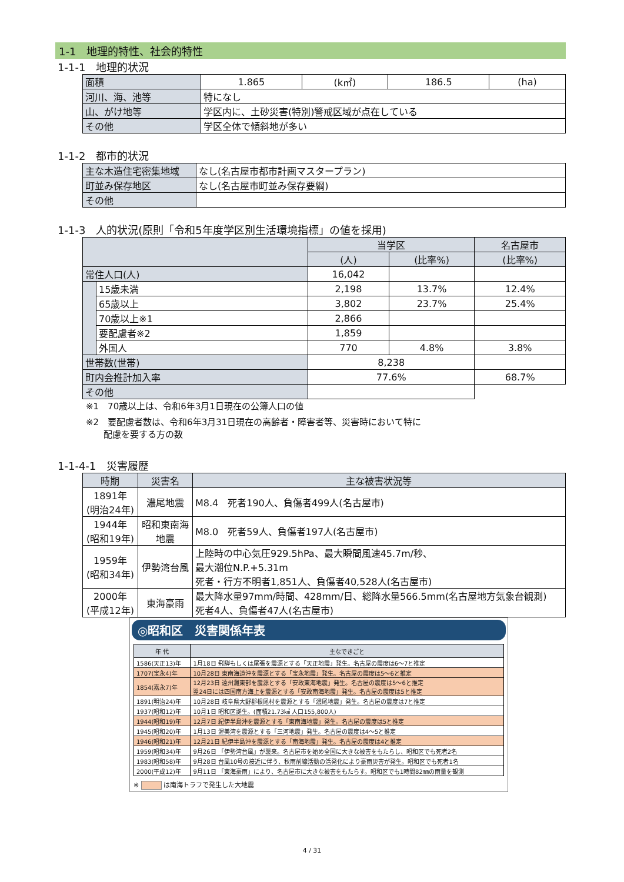1-1　地理的特性、社会的特性
1-1-1　地理的状況
| 面積 | 1.865 | (k㎡) | 186.5 | (ha) |
| 河川、海、池等 | 特になし | | | |
| 山、がけ地等 | 学区内に、土砂災害(特別)警戒区域が点在している | | | |
| その他 | 学区全体で傾斜地が多い | | | |
1-1-2　都市的状況
| 主な木造住宅密集地域 | なし(名古屋市都市計画マスタープラン) |
| 町並み保存地区 | なし(名古屋市町並み保存要綱) |
| その他 | |
1-1-3　人的状況(原則「令和5年度学区別生活環境指標」の値を採用)
| | | 当学区 | | 名古屋市 |
| --- | --- | --- | --- | --- |
| | | (人) | (比率%) | (比率%) |
| 常住人口(人) | | 16,042 | | |
| | 15歳未満 | 2,198 | 13.7% | 12.4% |
| | 65歳以上 | 3,802 | 23.7% | 25.4% |
| | 70歳以上※1 | 2,866 | | |
| | 要配慮者※2 | 1,859 | | |
| | 外国人 | 770 | 4.8% | 3.8% |
| 世帯数(世帯) | | 8,238 | | |
| 町内会推計加入率 | | 77.6% | | 68.7% |
| その他 | | | | |
※1　70歳以上は、令和6年3月1日現在の公簿人口の値
※2　要配慮者数は、令和6年3月31日現在の高齢者・障害者等、災害時において特に
　　配慮を要する方の数
1-1-4-1　災害履歴
| 時期 | 災害名 | 主な被害状況等 |
| --- | --- | --- |
| 1891年 (明治24年) | 濃尾地震 | M8.4 死者190人、負傷者499人(名古屋市) |
| 1944年 (昭和19年) | 昭和東南海 地震 | M8.0 死者59人、負傷者197人(名古屋市) |
| 1959年 (昭和34年) | 伊勢湾台風 | 上陸時の中心気圧929.5hPa、最大瞬間風速45.7m/秒、 最大潮位N.P.+5.31m 死者・行方不明者1,851人、負傷者40,528人(名古屋市) |
| 2000年 (平成12年) | 東海豪雨 | 最大降水量97mm/時間、428mm/日、総降水量566.5mm(名古屋地方気象台観測) 死者4人、負傷者47人(名古屋市) |
◎昭和区　災害関係年表
| 年 代 | 主なできごと |
| --- | --- |
| 1586(天正13)年 | 1月18日 飛騨もしくは尾張を震源とする「天正地震」発生。名古屋の震度は6～7と推定 |
| 1707(宝永4)年 | 10月28日 東南海道沖を震源とする「宝永地震」発生。名古屋の震度は5～6と推定 |
| 1854(嘉永7)年 | 12月23日 遠州灘東部を震源とする「安政東海地震」発生。名古屋の震度は5～6と推定 翌24日には四国南方海上を震源とする「安政南海地震」発生。名古屋の震度は5と推定 |
| 1891(明治24)年 | 10月28日 岐阜県大野郡根尾村を震源とする「濃尾地震」発生。名古屋の震度は7と推定 |
| 1937(昭和12)年 | 10月1日 昭和区誕生。(面積21.73㎢ 人口155,800人) |
| 1944(昭和19)年 | 12月7日 紀伊半島沖を震源とする「東南海地震」発生。名古屋の震度は5と推定 |
| 1945(昭和20)年 | 1月13日 渥美湾を震源とする「三河地震」発生。名古屋の震度は4～5と推定 |
| 1946(昭和21)年 | 12月21日 紀伊半島沖を震源とする「南海地震」発生。名古屋の震度は4と推定 |
| 1959(昭和34)年 | 9月26日 「伊勢湾台風」が襲来。名古屋市を始め全国に大きな被害をもたらし、昭和区でも死者2名 |
| 1983(昭和58)年 | 9月28日 台風10号の接近に伴う、秋雨前線活動の活発化により豪雨災害が発生。昭和区でも死者1名 |
| 2000(平成12)年 | 9月11日 「東海豪雨」により、名古屋市に大きな被害をもたらす。昭和区でも1時間82㎜の雨量を観測 |
※ 　　　 は南海トラフで発生した大地震
4 / 31